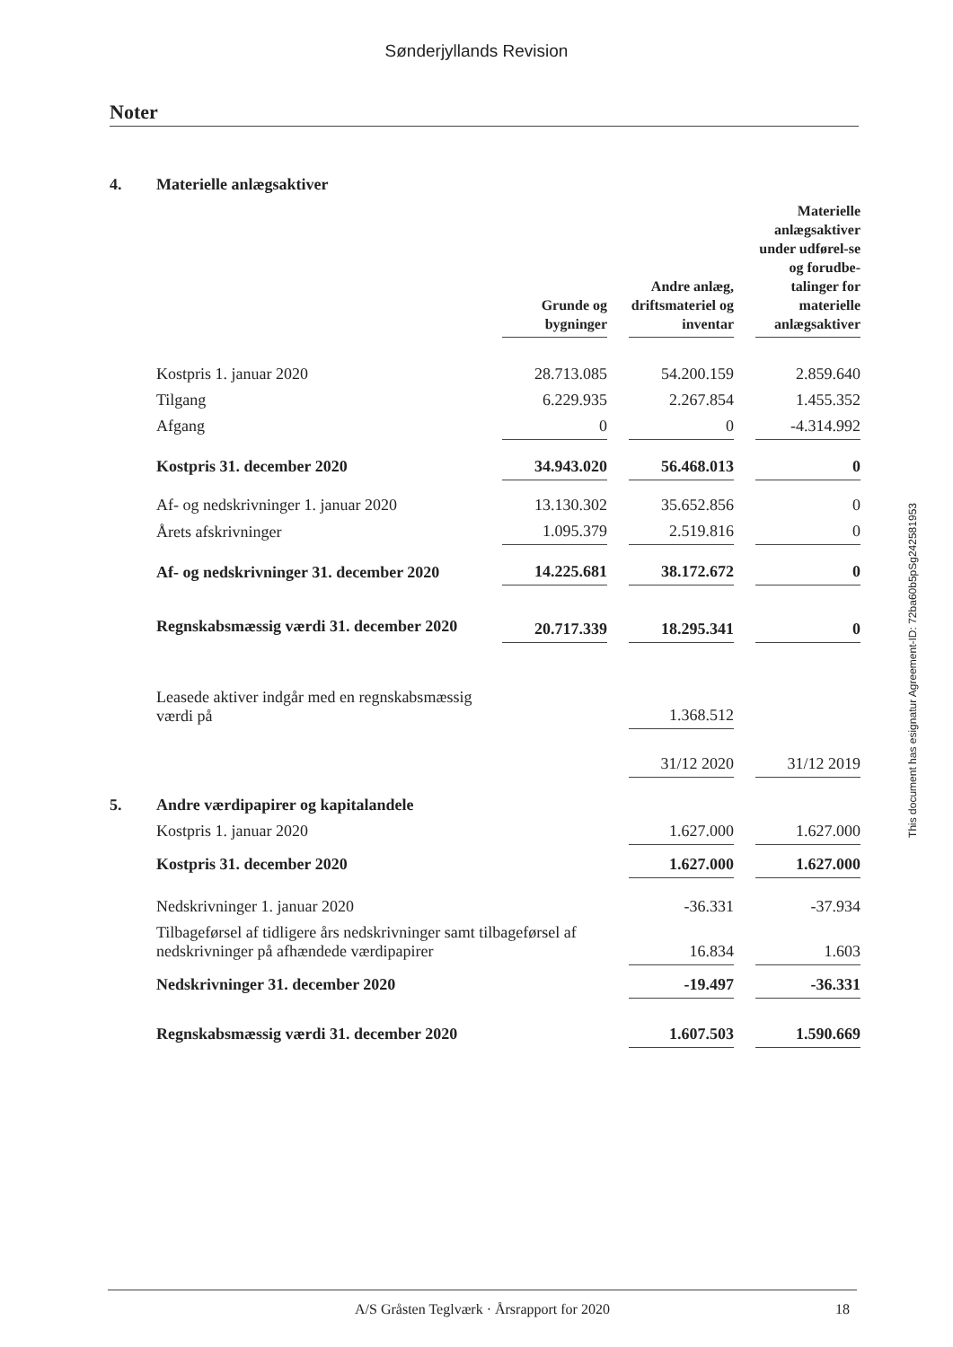Sønderjyllands Revision
Noter
| 4. | Materielle anlægsaktiver | | | | | |
| | | Grunde og bygninger | | Andre anlæg, driftsmateriel og inventar | | Materielle anlægsaktiver under udførel-se og forudbe-talinger for materielle anlægsaktiver |
| | Kostpris 1. januar 2020 | 28.713.085 | | 54.200.159 | | 2.859.640 |
| | Tilgang | 6.229.935 | | 2.267.854 | | 1.455.352 |
| | Afgang | 0 | | 0 | | -4.314.992 |
| | Kostpris 31. december 2020 | 34.943.020 | | 56.468.013 | | 0 |
| | Af- og nedskrivninger 1. januar 2020 | 13.130.302 | | 35.652.856 | | 0 |
| | Årets afskrivninger | 1.095.379 | | 2.519.816 | | 0 |
| | Af- og nedskrivninger 31. december 2020 | 14.225.681 | | 38.172.672 | | 0 |
| | Regnskabsmæssig værdi 31. december 2020 | 20.717.339 | | 18.295.341 | | 0 |
| | Leasede aktiver indgår med en regnskabsmæssig værdi på | | | 1.368.512 | | |
| | | | | 31/12 2020 | | 31/12 2019 |
| 5. | Andre værdipapirer og kapitalandele | | | | | |
| | Kostpris 1. januar 2020 | | | 1.627.000 | | 1.627.000 |
| | Kostpris 31. december 2020 | | | 1.627.000 | | 1.627.000 |
| | Nedskrivninger 1. januar 2020 | | | -36.331 | | -37.934 |
| | Tilbageførsel af tidligere års nedskrivninger samt tilbageførsel af nedskrivninger på afhændede værdipapirer | | | 16.834 | | 1.603 |
| | Nedskrivninger 31. december 2020 | | | -19.497 | | -36.331 |
| | Regnskabsmæssig værdi 31. december 2020 | | | 1.607.503 | | 1.590.669 |
This document has esignatur Agreement-ID: 72ba60b5pSg242581953
A/S Gråsten Teglværk · Årsrapport for 2020 18